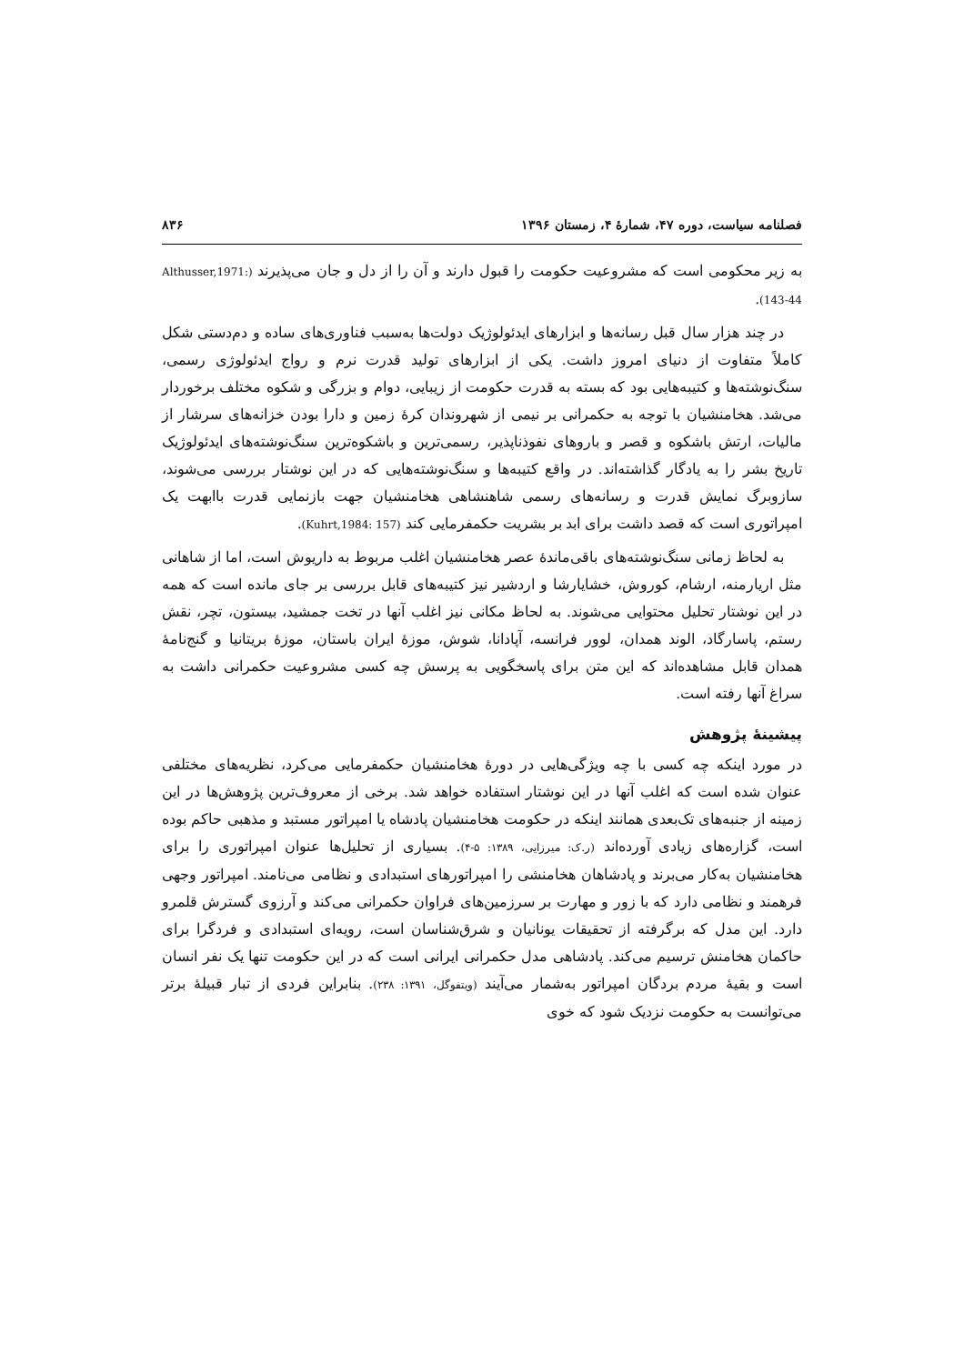فصلنامه سیاست، دوره ۴۷، شمارهٔ ۴، زمستان ۱۳۹۶ ۸۳۶
به زیر محکومی است که مشروعیت حکومت را قبول دارند و آن را از دل و جان می‌پذیرند (Althusser,1971: 143-44).
در چند هزار سال قبل رسانه‌ها و ابزارهای ایدئولوژیک دولت‌ها به‌سبب فناوری‌های ساده و دم‌دستی شکل کاملاً متفاوت از دنیای امروز داشت. یکی از ابزارهای تولید قدرت نرم و رواج ایدئولوژی رسمی، سنگ‌نوشته‌ها و کتیبه‌هایی بود که بسته به قدرت حکومت از زیبایی، دوام و بزرگی و شکوه مختلف برخوردار می‌شد. هخامنشیان با توجه به حکمرانی بر نیمی از شهروندان کرهٔ زمین و دارا بودن خزانه‌های سرشار از مالیات، ارتش باشکوه و قصر و باروهای نفوذناپذیر، رسمی‌ترین و باشکوه‌ترین سنگ‌نوشته‌های ایدئولوژیک تاریخ بشر را به یادگار گذاشته‌اند. در واقع کتیبه‌ها و سنگ‌نوشته‌هایی که در این نوشتار بررسی می‌شوند، سازوبرگ نمایش قدرت و رسانه‌های رسمی شاهنشاهی هخامنشیان جهت بازنمایی قدرت باابهت یک امپراتوری است که قصد داشت برای ابد بر بشریت حکمفرمایی کند (Kuhrt,1984: 157).
به لحاظ زمانی سنگ‌نوشته‌های باقی‌ماندهٔ عصر هخامنشیان اغلب مربوط به داریوش است، اما از شاهانی مثل اریارمنه، ارشام، کوروش، خشایارشا و اردشیر نیز کتیبه‌های قابل بررسی بر جای مانده است که همه در این نوشتار تحلیل محتوایی می‌شوند. به لحاظ مکانی نیز اغلب آنها در تخت جمشید، بیستون، تچر، نقش رستم، پاسارگاد، الوند همدان، لوور فرانسه، آپادانا، شوش، موزهٔ ایران باستان، موزهٔ بریتانیا و گنج‌نامهٔ همدان قابل مشاهده‌اند که این متن برای پاسخگویی به پرسش چه کسی مشروعیت حکمرانی داشت به سراغ آنها رفته است.
پیشینهٔ پژوهش
در مورد اینکه چه کسی با چه ویژگی‌هایی در دورهٔ هخامنشیان حکمفرمایی می‌کرد، نظریه‌های مختلفی عنوان شده است که اغلب آنها در این نوشتار استفاده خواهد شد. برخی از معروف‌ترین پژوهش‌ها در این زمینه از جنبه‌های تک‌بعدی همانند اینکه در حکومت هخامنشیان پادشاه یا امپراتور مستبد و مذهبی حاکم بوده است، گزاره‌های زیادی آورده‌اند (ر.ک: میرزایی، ۱۳۸۹: ۵-۴). بسیاری از تحلیل‌ها عنوان امپراتوری را برای هخامنشیان به‌کار می‌برند و پادشاهان هخامنشی را امپراتورهای استبدادی و نظامی می‌نامند. امپراتور وجهی فرهمند و نظامی دارد که با زور و مهارت بر سرزمین‌های فراوان حکمرانی می‌کند و آرزوی گسترش قلمرو دارد. این مدل که برگرفته از تحقیقات یونانیان و شرق‌شناسان است، رویه‌ای استبدادی و فردگرا برای حاکمان هخامنش ترسیم می‌کند. پادشاهی مدل حکمرانی ایرانی است که در این حکومت تنها یک نفر انسان است و بقیهٔ مردم بردگان امپراتور به‌شمار می‌آیند (ویتفوگل، ۱۳۹۱: ۲۳۸). بنابراین فردی از تبار قبیلهٔ برتر می‌توانست به حکومت نزدیک شود که خوی